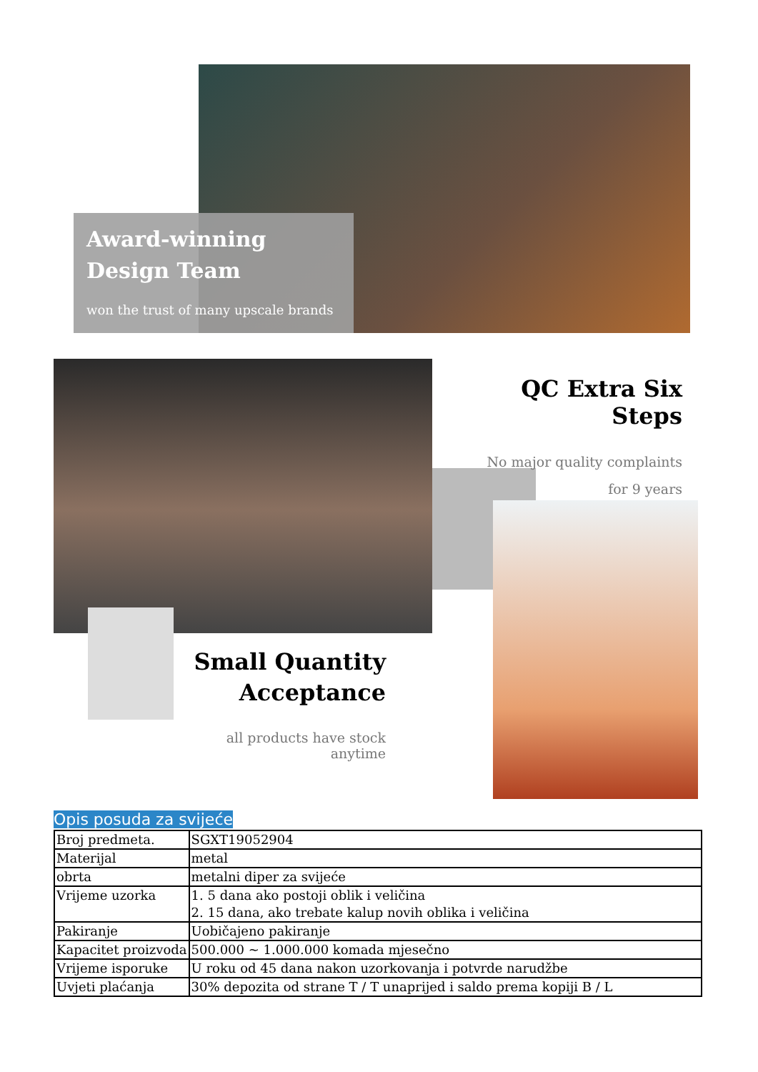Award-winning
Design Team
won the trust of many upscale brands
QC Extra Six Steps
No major quality complaints
for 9 years
Small Quantity
Acceptance
all products have stock anytime
Opis posuda za svijeće
| Broj predmeta. | SGXT19052904 |
| Materijal | metal |
| obrta | metalni diper za svijeće |
| Vrijeme uzorka | 1. 5 dana ako postoji oblik i veličina 2. 15 dana, ako trebate kalup novih oblika i veličina |
| Pakiranje | Uobičajeno pakiranje |
| Kapacitet proizvoda | 500.000 ~ 1.000.000 komada mjesečno |
| Vrijeme isporuke | U roku od 45 dana nakon uzorkovanja i potvrde narudžbe |
| Uvjeti plaćanja | 30% depozita od strane T / T unaprijed i saldo prema kopiji B / L |